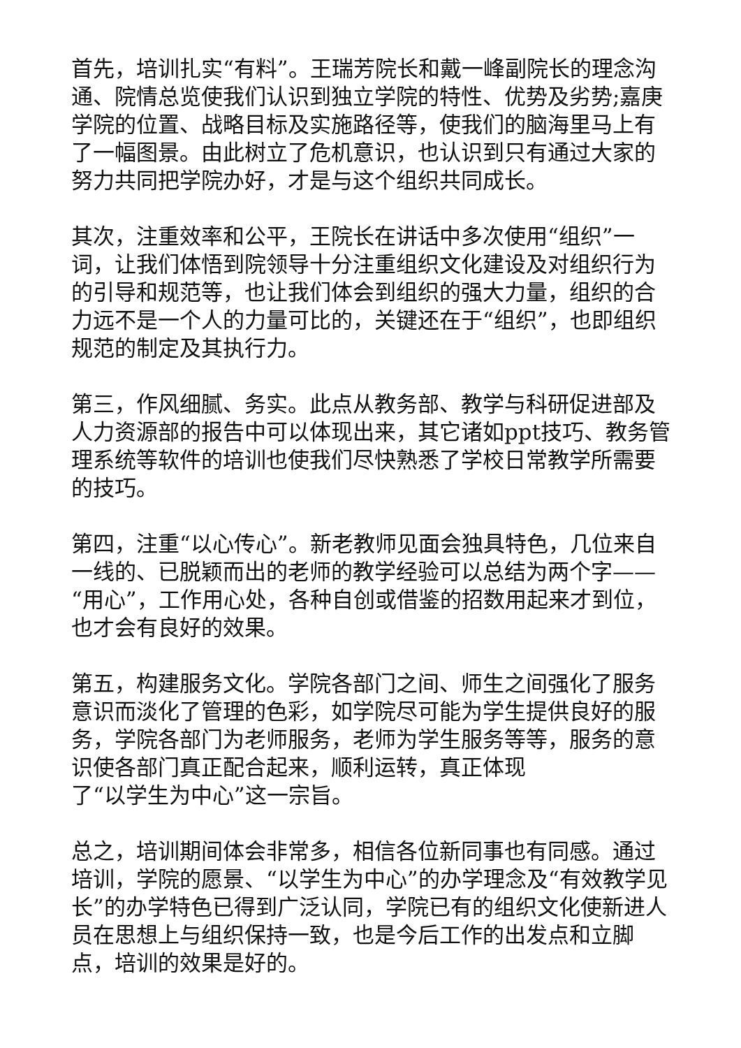首先，培训扎实“有料”。王瑞芳院长和戴一峰副院长的理念沟通、院情总览使我们认识到独立学院的特性、优势及劣势;嘉庚学院的位置、战略目标及实施路径等，使我们的脑海里马上有了一幅图景。由此树立了危机意识，也认识到只有通过大家的努力共同把学院办好，才是与这个组织共同成长。
其次，注重效率和公平，王院长在讲话中多次使用“组织”一词，让我们体悟到院领导十分注重组织文化建设及对组织行为的引导和规范等，也让我们体会到组织的强大力量，组织的合力远不是一个人的力量可比的，关键还在于“组织”，也即组织规范的制定及其执行力。
第三，作风细腻、务实。此点从教务部、教学与科研促进部及人力资源部的报告中可以体现出来，其它诸如ppt技巧、教务管理系统等软件的培训也使我们尽快熟悉了学校日常教学所需要的技巧。
第四，注重“以心传心”。新老教师见面会独具特色，几位来自一线的、已脱颖而出的老师的教学经验可以总结为两个字——“用心”，工作用心处，各种自创或借鉴的招数用起来才到位，也才会有良好的效果。
第五，构建服务文化。学院各部门之间、师生之间强化了服务意识而淡化了管理的色彩，如学院尽可能为学生提供良好的服务，学院各部门为老师服务，老师为学生服务等等，服务的意识使各部门真正配合起来，顺利运转，真正体现
了“以学生为中心”这一宗旨。
总之，培训期间体会非常多，相信各位新同事也有同感。通过培训，学院的愿景、“以学生为中心”的办学理念及“有效教学见长”的办学特色已得到广泛认同，学院已有的组织文化使新进人员在思想上与组织保持一致，也是今后工作的出发点和立脚点，培训的效果是好的。